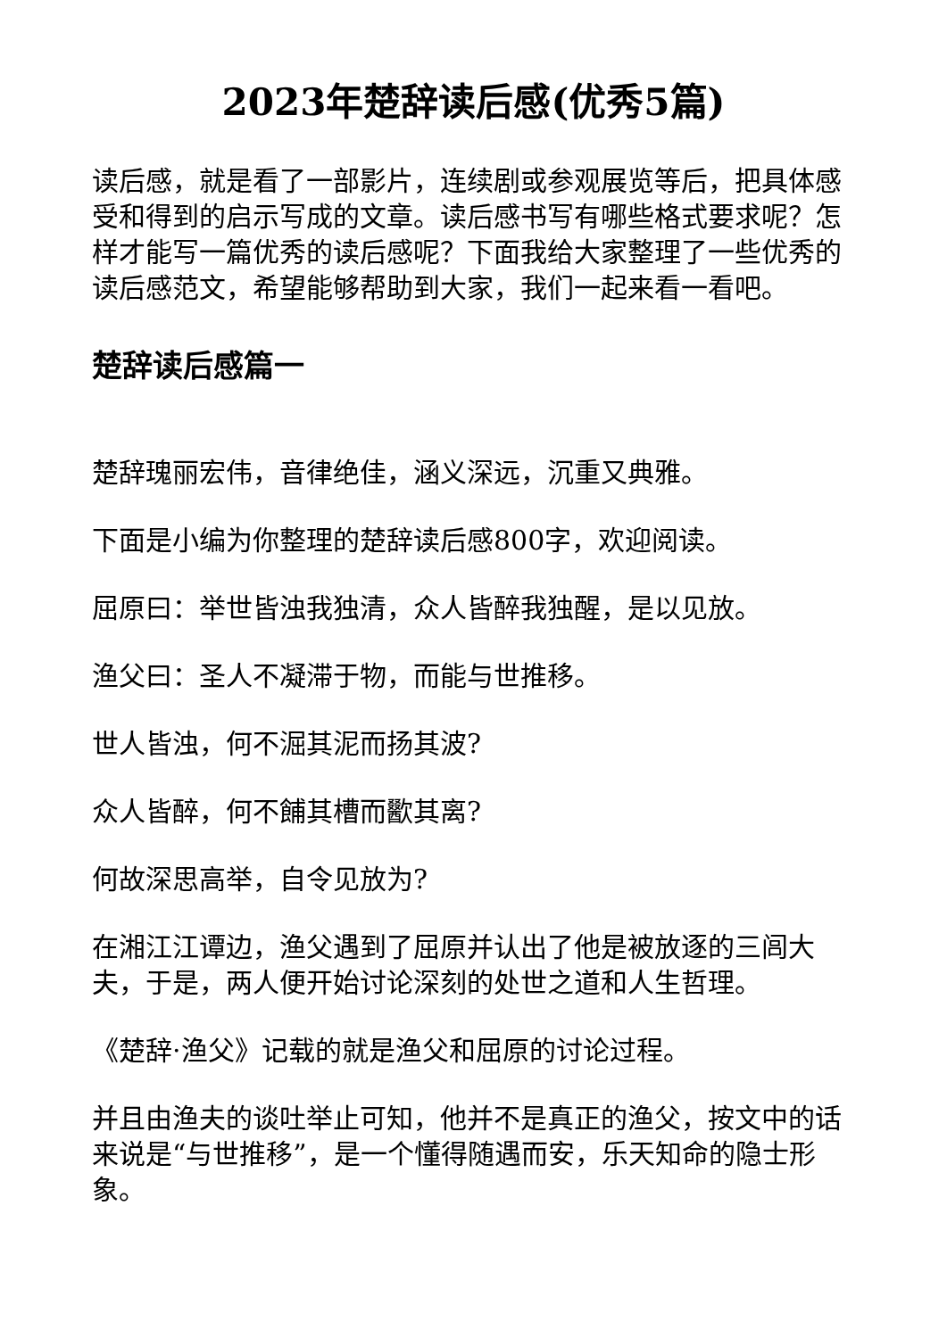2023年楚辞读后感(优秀5篇)
读后感，就是看了一部影片，连续剧或参观展览等后，把具体感受和得到的启示写成的文章。读后感书写有哪些格式要求呢？怎样才能写一篇优秀的读后感呢？下面我给大家整理了一些优秀的读后感范文，希望能够帮助到大家，我们一起来看一看吧。
楚辞读后感篇一
楚辞瑰丽宏伟，音律绝佳，涵义深远，沉重又典雅。
下面是小编为你整理的楚辞读后感800字，欢迎阅读。
屈原曰：举世皆浊我独清，众人皆醉我独醒，是以见放。
渔父曰：圣人不凝滞于物，而能与世推移。
世人皆浊，何不淈其泥而扬其波?
众人皆醉，何不餔其槽而歠其离?
何故深思高举，自令见放为?
在湘江江谭边，渔父遇到了屈原并认出了他是被放逐的三闾大夫，于是，两人便开始讨论深刻的处世之道和人生哲理。
《楚辞·渔父》记载的就是渔父和屈原的讨论过程。
并且由渔夫的谈吐举止可知，他并不是真正的渔父，按文中的话来说是“与世推移”，是一个懂得随遇而安，乐天知命的隐士形象。